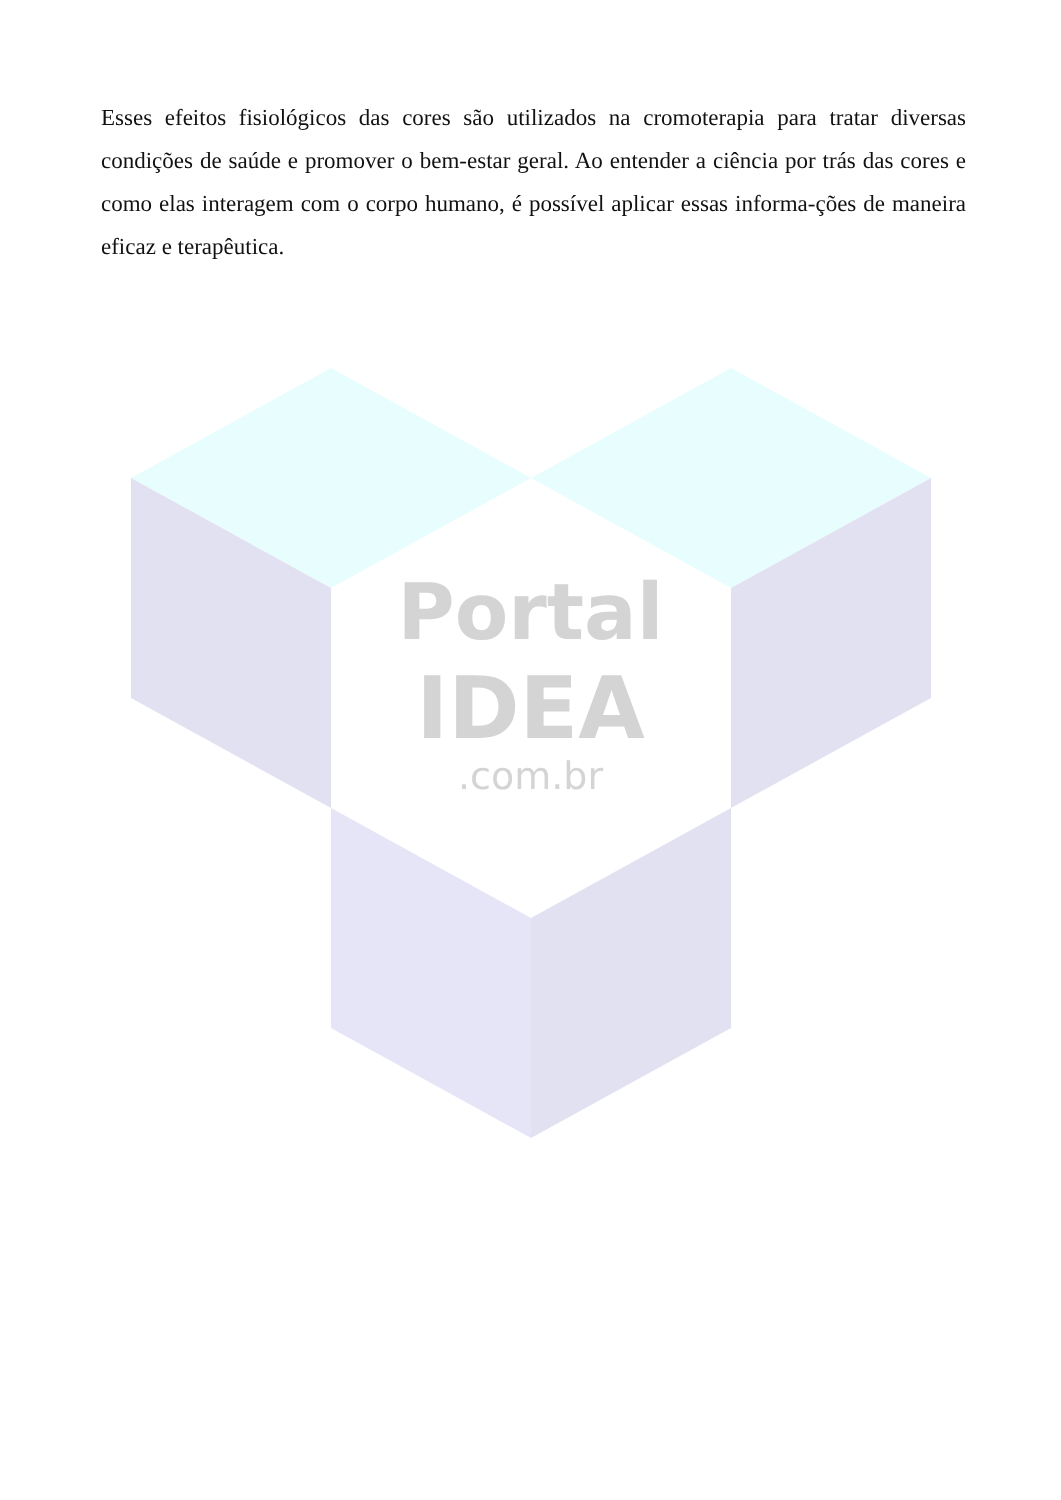Esses efeitos fisiológicos das cores são utilizados na cromoterapia para tratar diversas condições de saúde e promover o bem-estar geral. Ao entender a ciência por trás das cores e como elas interagem com o corpo humano, é possível aplicar essas informa-ções de maneira eficaz e terapêutica.
Portal
IDEA
.com.br